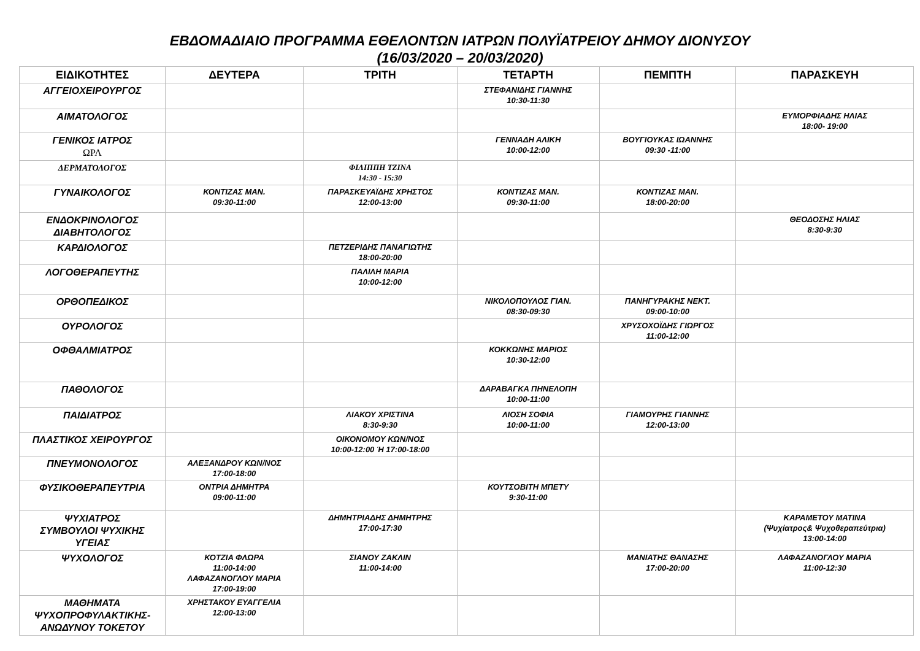ΕΒΔΟΜΑΔΙΑΙΟ ΠΡΟΓΡΑΜΜΑ ΕΘΕΛΟΝΤΩΝ ΙΑΤΡΩΝ ΠΟΛΥΪΑΤΡΕΙΟΥ ΔΗΜΟΥ ΔΙΟΝΥΣΟΥ
(16/03/2020 – 20/03/2020)
| ΕΙΔΙΚΟΤΗΤΕΣ | ΔΕΥΤΕΡΑ | ΤΡΙΤΗ | ΤΕΤΑΡΤΗ | ΠΕΜΠΤΗ | ΠΑΡΑΣΚΕΥΗ |
| --- | --- | --- | --- | --- | --- |
| ΑΓΓΕΙΟΧΕΙΡΟΥΡΓΟΣ | | | ΣΤΕΦΑΝΙΔΗΣ ΓΙΑΝΝΗΣ 10:30-11:30 | | |
| ΑΙΜΑΤΟΛΟΓΟΣ | | | | | ΕΥΜΟΡΦΙΑΔΗΣ ΗΛΙΑΣ 18:00- 19:00 |
| ΓΕΝΙΚΟΣ ΙΑΤΡΟΣ ΩΡΛ | | | ΓΕΝΝΑΔΗ ΑΛΙΚΗ 10:00-12:00 | ΒΟΥΓΙΟΥΚΑΣ ΙΩΑΝΝΗΣ 09:30 -11:00 | |
| ΔΕΡΜΑΤΟΛΟΓΟΣ | | ΦΙΛΙΠΠΗ ΤΖΙΝΑ 14:30 - 15:30 | | | |
| ΓΥΝΑΙΚΟΛΟΓΟΣ | ΚΟΝΤΙΖΑΣ ΜΑΝ. 09:30-11:00 | ΠΑΡΑΣΚΕΥΑΪΔΗΣ ΧΡΗΣΤΟΣ 12:00-13:00 | ΚΟΝΤΙΖΑΣ ΜΑΝ. 09:30-11:00 | ΚΟΝΤΙΖΑΣ ΜΑΝ. 18:00-20:00 | |
| ΕΝΔΟΚΡΙΝΟΛΟΓΟΣ ΔΙΑΒΗΤΟΛΟΓΟΣ | | | | | ΘΕΟΔΟΣΗΣ ΗΛΙΑΣ 8:30-9:30 |
| ΚΑΡΔΙΟΛΟΓΟΣ | | ΠΕΤΖΕΡΙΔΗΣ ΠΑΝΑΓΙΩΤΗΣ 18:00-20:00 | | | |
| ΛΟΓΟΘΕΡΑΠΕΥΤΗΣ | | ΠΑΛΙΛΗ ΜΑΡΙΑ 10:00-12:00 | | | |
| ΟΡΘΟΠΕΔΙΚΟΣ | | | ΝΙΚΟΛΟΠΟΥΛΟΣ ΓΙΑΝ. 08:30-09:30 | ΠΑΝΗΓΥΡΑΚΗΣ ΝΕΚΤ. 09:00-10:00 | |
| ΟΥΡΟΛΟΓΟΣ | | | | ΧΡΥΣΟΧΟΪΔΗΣ ΓΙΩΡΓΟΣ 11:00-12:00 | |
| ΟΦΘΑΛΜΙΑΤΡΟΣ | | | ΚΟΚΚΩΝΗΣ ΜΑΡΙΟΣ 10:30-12:00 | | |
| ΠΑΘΟΛΟΓΟΣ | | | ΔΑΡΑΒΑΓΚΑ ΠΗΝΕΛΟΠΗ 10:00-11:00 | | |
| ΠΑΙΔΙΑΤΡΟΣ | | ΛΙΑΚΟΥ ΧΡΙΣΤΙΝΑ 8:30-9:30 | ΛΙΟΣΗ ΣΟΦΙΑ 10:00-11:00 | ΓΙΑΜΟΥΡΗΣ ΓΙΑΝΝΗΣ 12:00-13:00 | |
| ΠΛΑΣΤΙΚΟΣ ΧΕΙΡΟΥΡΓΟΣ | | ΟΙΚΟΝΟΜΟΥ ΚΩΝ/ΝΟΣ 10:00-12:00 Ή 17:00-18:00 | | | |
| ΠΝΕΥΜΟΝΟΛΟΓΟΣ | ΑΛΕΞΑΝΔΡΟΥ ΚΩΝ/ΝΟΣ 17:00-18:00 | | | | |
| ΦΥΣΙΚΟΘΕΡΑΠΕΥΤΡΙΑ | ΟΝΤΡΙΑ ΔΗΜΗΤΡΑ 09:00-11:00 | | ΚΟΥΤΣΟΒΙΤΗ ΜΠΕΤΥ 9:30-11:00 | | |
| ΨΥΧΙΑΤΡΟΣ ΣΥΜΒΟΥΛΟΙ ΨΥΧΙΚΗΣ ΥΓΕΙΑΣ | | ΔΗΜΗΤΡΙΑΔΗΣ ΔΗΜΗΤΡΗΣ 17:00-17:30 | | | ΚΑΡΑΜΕΤΟΥ ΜΑΤΙΝΑ (Ψυχίατρος& Ψυχοθεραπεύτρια) 13:00-14:00 |
| ΨΥΧΟΛΟΓΟΣ | ΚΟΤΖΙΑ ΦΛΩΡΑ 11:00-14:00 ΛΑΦΑΖΑΝΟΓΛΟΥ ΜΑΡΙΑ 17:00-19:00 | ΣΙΑΝΟΥ ΖΑΚΛΙΝ 11:00-14:00 | | ΜΑΝΙΑΤΗΣ ΘΑΝΑΣΗΣ 17:00-20:00 | ΛΑΦΑΖΑΝΟΓΛΟΥ ΜΑΡΙΑ 11:00-12:30 |
| ΜΑΘΗΜΑΤΑ ΨΥΧΟΠΡΟΦΥΛΑΚΤΙΚΗΣ- ΑΝΩΔΥΝΟΥ ΤΟΚΕΤΟΥ | ΧΡΗΣΤΑΚΟΥ ΕΥΑΓΓΕΛΙΑ 12:00-13:00 | | | | |